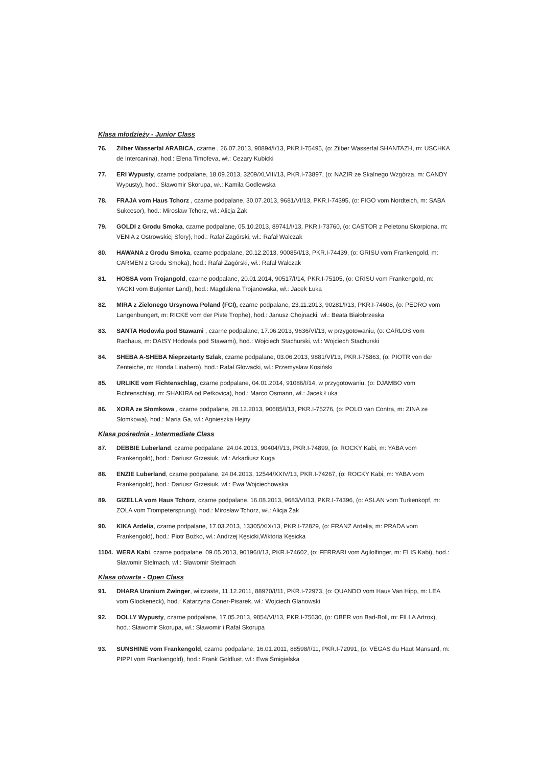Klasa młodzieży - Junior Class
76. Zilber Wasserfal ARABICA, czarne , 26.07.2013, 90894/I/13, PKR.I-75495, (o: Zilber Wasserfal SHANTAZH, m: USCHKA de Intercanina), hod.: Elena Timofeva, wł.: Cezary Kubicki
77. ERI Wypusty, czarne podpalane, 18.09.2013, 3209/XLVIII/13, PKR.I-73897, (o: NAZIR ze Skalnego Wzgórza, m: CANDY Wypusty), hod.: Sławomir Skorupa, wł.: Kamila Godlewska
78. FRAJA vom Haus Tchorz , czarne podpalane, 30.07.2013, 9681/VI/13, PKR.I-74395, (o: FIGO vom Nordteich, m: SABA Sukcesor), hod.: Mirosław Tchorz, wł.: Alicja Żak
79. GOLDI z Grodu Smoka, czarne podpalane, 05.10.2013, 89741/I/13, PKR.I-73760, (o: CASTOR z Peletonu Skorpiona, m: VENIA z Ostrowskiej Sfory), hod.: Rafał Zagórski, wł.: Rafał Walczak
80. HAWANA z Grodu Smoka, czarne podpalane, 20.12.2013, 90085/I/13, PKR.I-74439, (o: GRISU vom Frankengold, m: CARMEN z Grodu Smoka), hod.: Rafał Zagórski, wł.: Rafał Walczak
81. HOSSA vom Trojangold, czarne podpalane, 20.01.2014, 90517/I/14, PKR.I-75105, (o: GRISU vom Frankengold, m: YACKI vom Butjenter Land), hod.: Magdalena Trojanowska, wł.: Jacek Łuka
82. MIRA z Zielonego Ursynowa Poland (FCI), czarne podpalane, 23.11.2013, 90281/I/13, PKR.I-74608, (o: PEDRO vom Langenbungert, m: RICKE vom der Piste Trophe), hod.: Janusz Chojnacki, wł.: Beata Białobrzeska
83. SANTA Hodowla pod Stawami , czarne podpalane, 17.06.2013, 9636/VI/13, w przygotowaniu, (o: CARLOS vom Radhaus, m: DAISY Hodowla pod Stawami), hod.: Wojciech Stachurski, wł.: Wojciech Stachurski
84. SHEBA A-SHEBA Nieprzetarty Szlak, czarne podpalane, 03.06.2013, 9881/VI/13, PKR.I-75863, (o: PIOTR von der Zenteiche, m: Honda Linabero), hod.: Rafał Głowacki, wł.: Przemysław Kosiński
85. URLIKE vom Fichtenschlag, czarne podpalane, 04.01.2014, 91086/I/14, w przygotowaniu, (o: DJAMBO vom Fichtenschlag, m: SHAKIRA od Petkovica), hod.: Marco Osmann, wł.: Jacek Łuka
86. XORA ze Słomkowa , czarne podpalane, 28.12.2013, 90685/I/13, PKR.I-75276, (o: POLO van Contra, m: ZINA ze Słomkowa), hod.: Maria Ga, wł.: Agnieszka Hejny
Klasa pośrednia - Intermediate Class
87. DEBBIE Luberland, czarne podpalane, 24.04.2013, 90404/I/13, PKR.I-74899, (o: ROCKY Kabi, m: YABA vom Frankengold), hod.: Dariusz Grzesiuk, wł.: Arkadiusz Kuga
88. ENZIE Luberland, czarne podpalane, 24.04.2013, 12544/XXIV/13, PKR.I-74267, (o: ROCKY Kabi, m: YABA vom Frankengold), hod.: Dariusz Grzesiuk, wł.: Ewa Wojciechowska
89. GIZELLA vom Haus Tchorz, czarne podpalane, 16.08.2013, 9683/VI/13, PKR.I-74396, (o: ASLAN vom Turkenkopf, m: ZOLA vom Trompetersprung), hod.: Mirosław Tchorz, wł.: Alicja Żak
90. KIKA Ardelia, czarne podpalane, 17.03.2013, 13305/XIX/13, PKR.I-72829, (o: FRANZ Ardelia, m: PRADA vom Frankengold), hod.: Piotr Bożko, wł.: Andrzej Kęsicki,Wiktoria Kęsicka
1104. WERA Kabi, czarne podpalane, 09.05.2013, 90196/I/13, PKR.I-74602, (o: FERRARI vom Agilolfinger, m: ELIS Kabi), hod.: Sławomir Stelmach, wł.: Sławomir Stelmach
Klasa otwarta - Open Class
91. DHARA Uranium Zwinger, wilczaste, 11.12.2011, 88970/I/11, PKR.I-72973, (o: QUANDO vom Haus Van Hipp, m: LEA vom Glockeneck), hod.: Katarzyna Coner-Pisarek, wł.: Wojciech Glanowski
92. DOLLY Wypusty, czarne podpalane, 17.05.2013, 9854/VI/13, PKR.I-75630, (o: OBER von Bad-Boll, m: FILLA Artrox), hod.: Sławomir Skorupa, wł.: Sławomir i Rafał Skorupa
93. SUNSHINE vom Frankengold, czarne podpalane, 16.01.2011, 88598/I/11, PKR.I-72091, (o: VEGAS du Haut Mansard, m: PIPPI vom Frankengold), hod.: Frank Goldlust, wł.: Ewa Śmigielska